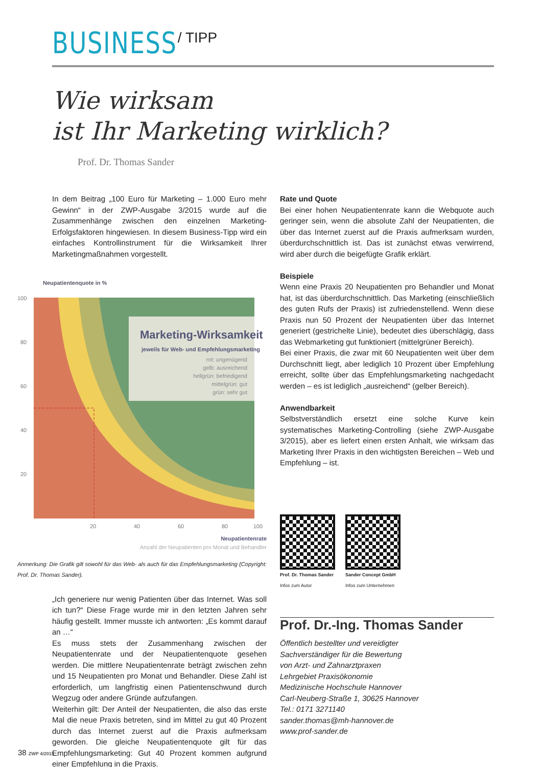BUSINESS / TIPP
Wie wirksam
ist Ihr Marketing wirklich?
Prof. Dr. Thomas Sander
In dem Beitrag „100 Euro für Marketing – 1.000 Euro mehr Gewinn“ in der ZWP-Ausgabe 3/2015 wurde auf die Zusammenhänge zwischen den einzelnen Marketing-Erfolgsfaktoren hingewiesen. In diesem Business-Tipp wird ein einfaches Kontrollinstrument für die Wirksamkeit Ihrer Marketingmaßnahmen vorgestellt.
Neupatientenquote in %
Marketing-Wirksamkeit
jeweils für Web- und Empfehlungsmarketing
rot: ungenügend
gelb: ausreichend
hellgrün: befriedigend
mittelgrün: gut
grün: sehr gut
100
80
60
40
20
20
40
60
80
100
Neupatientenrate
Anzahl der Neupatienten pro Monat und Behandler
Anmerkung: Die Grafik gilt sowohl für das Web- als auch für das Empfehlungsmarketing (Copyright: Prof. Dr. Thomas Sander).
„Ich generiere nur wenig Patienten über das Internet. Was soll ich tun?“ Diese Frage wurde mir in den letzten Jahren sehr häufig gestellt. Immer musste ich antworten: „Es kommt darauf an …“
Es muss stets der Zusammenhang zwischen der Neupatientenrate und der Neupatientenquote gesehen werden. Die mittlere Neupatientenrate beträgt zwischen zehn und 15 Neupatienten pro Monat und Behandler. Diese Zahl ist erforderlich, um langfristig einen Patientenschwund durch Wegzug oder andere Gründe aufzufangen.
Weiterhin gilt: Der Anteil der Neupatienten, die also das erste Mal die neue Praxis betreten, sind im Mittel zu gut 40 Prozent durch das Internet zuerst auf die Praxis aufmerksam geworden. Die gleiche Neupatientenquote gilt für das Empfehlungsmarketing: Gut 40 Prozent kommen aufgrund einer Empfehlung in die Praxis.
Rate und Quote
Bei einer hohen Neupatientenrate kann die Webquote auch geringer sein, wenn die absolute Zahl der Neupatienten, die über das Internet zuerst auf die Praxis aufmerksam wurden, überdurchschnittlich ist. Das ist zunächst etwas verwirrend, wird aber durch die beigefügte Grafik erklärt.
Beispiele
Wenn eine Praxis 20 Neupatienten pro Behandler und Monat hat, ist das überdurchschnittlich. Das Marketing (einschließlich des guten Rufs der Praxis) ist zufriedenstellend. Wenn diese Praxis nun 50 Prozent der Neupatienten über das Internet generiert (gestrichelte Linie), bedeutet dies überschlägig, dass das Webmarketing gut funktioniert (mittelgrüner Bereich).
Bei einer Praxis, die zwar mit 60 Neupatienten weit über dem Durchschnitt liegt, aber lediglich 10 Prozent über Empfehlung erreicht, sollte über das Empfehlungsmarketing nachgedacht werden – es ist lediglich „ausreichend“ (gelber Bereich).
Anwendbarkeit
Selbstverständlich ersetzt eine solche Kurve kein systematisches Marketing-Controlling (siehe ZWP-Ausgabe 3/2015), aber es liefert einen ersten Anhalt, wie wirksam das Marketing Ihrer Praxis in den wichtigsten Bereichen – Web und Empfehlung – ist.
Prof. Dr. Thomas Sander
Infos zum Autor
Sander Concept GmbH
Infos zum Unternehmen
Prof. Dr.-Ing. Thomas Sander
Öffentlich bestellter und vereidigter
Sachverständiger für die Bewertung
von Arzt- und Zahnarztpraxen
Lehrgebiet Praxisökonomie
Medizinische Hochschule Hannover
Carl-Neuberg-Straße 1, 30625 Hannover
Tel.: 0171 3271140
sander.thomas@mh-hannover.de
www.prof-sander.de
38 ZWP 4/2015